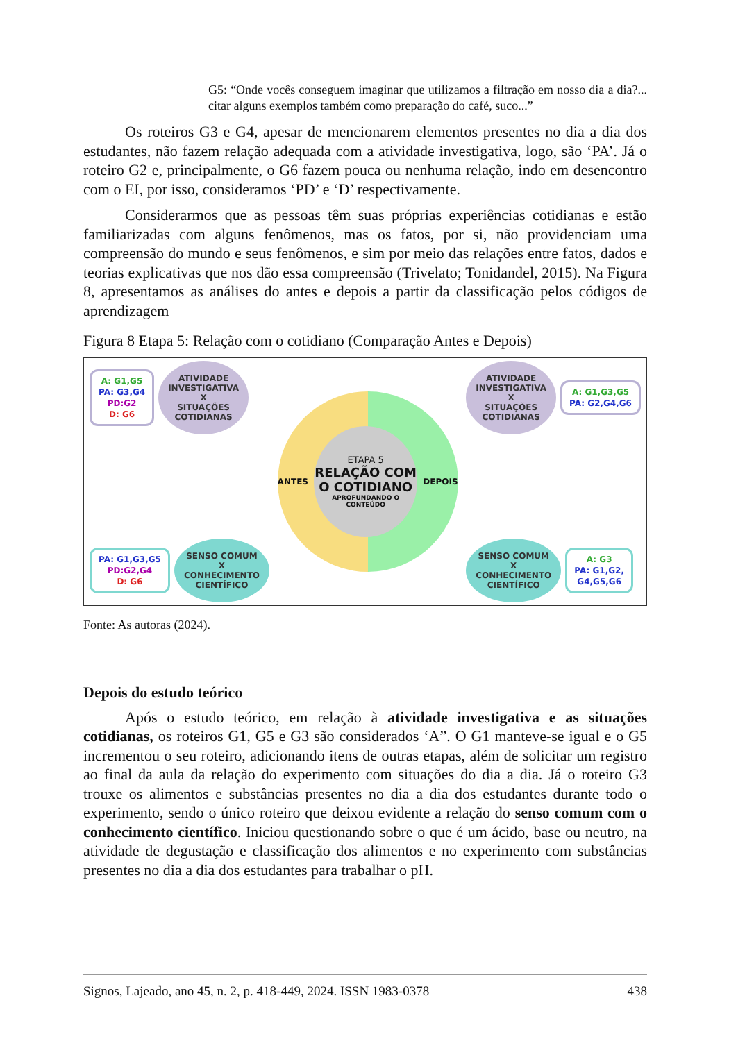G5: “Onde vocês conseguem imaginar que utilizamos a filtração em nosso dia a dia?... citar alguns exemplos também como preparação do café, suco...”
Os roteiros G3 e G4, apesar de mencionarem elementos presentes no dia a dia dos estudantes, não fazem relação adequada com a atividade investigativa, logo, são ‘PA’. Já o roteiro G2 e, principalmente, o G6 fazem pouca ou nenhuma relação, indo em desencontro com o EI, por isso, consideramos ‘PD’ e ‘D’ respectivamente.
Considerarmos que as pessoas têm suas próprias experiências cotidianas e estão familiarizadas com alguns fenômenos, mas os fatos, por si, não providenciam uma compreensão do mundo e seus fenômenos, e sim por meio das relações entre fatos, dados e teorias explicativas que nos dão essa compreensão (Trivelato; Tonidandel, 2015). Na Figura 8, apresentamos as análises do antes e depois a partir da classificação pelos códigos de aprendizagem
Figura 8 Etapa 5: Relação com o cotidiano (Comparação Antes e Depois)
A: G1,G5
PA: G3,G4
PD:G2
D: G6
ATIVIDADE
INVESTIGATIVA
X
SITUAÇÕES
COTIDIANAS
PA: G1,G3,G5
PD:G2,G4
D: G6
SENSO COMUM
X
CONHECIMENTO
CIENTÍFICO
ANTES
ETAPA 5
RELAÇÃO COM O COTIDIANO
APROFUNDANDO O CONTEÚDO
DEPOIS
ATIVIDADE
INVESTIGATIVA
X
SITUAÇÕES
COTIDIANAS
A: G1,G3,G5
PA: G2,G4,G6
SENSO COMUM
X
CONHECIMENTO
CIENTÍFICO
A: G3
PA: G1,G2,
G4,G5,G6
Fonte: As autoras (2024).
Depois do estudo teórico
Após o estudo teórico, em relação à atividade investigativa e as situações cotidianas, os roteiros G1, G5 e G3 são considerados ‘A”. O G1 manteve-se igual e o G5 incrementou o seu roteiro, adicionando itens de outras etapas, além de solicitar um registro ao final da aula da relação do experimento com situações do dia a dia. Já o roteiro G3 trouxe os alimentos e substâncias presentes no dia a dia dos estudantes durante todo o experimento, sendo o único roteiro que deixou evidente a relação do senso comum com o conhecimento científico. Iniciou questionando sobre o que é um ácido, base ou neutro, na atividade de degustação e classificação dos alimentos e no experimento com substâncias presentes no dia a dia dos estudantes para trabalhar o pH.
Signos, Lajeado, ano 45, n. 2, p. 418-449, 2024. ISSN 1983-0378 438